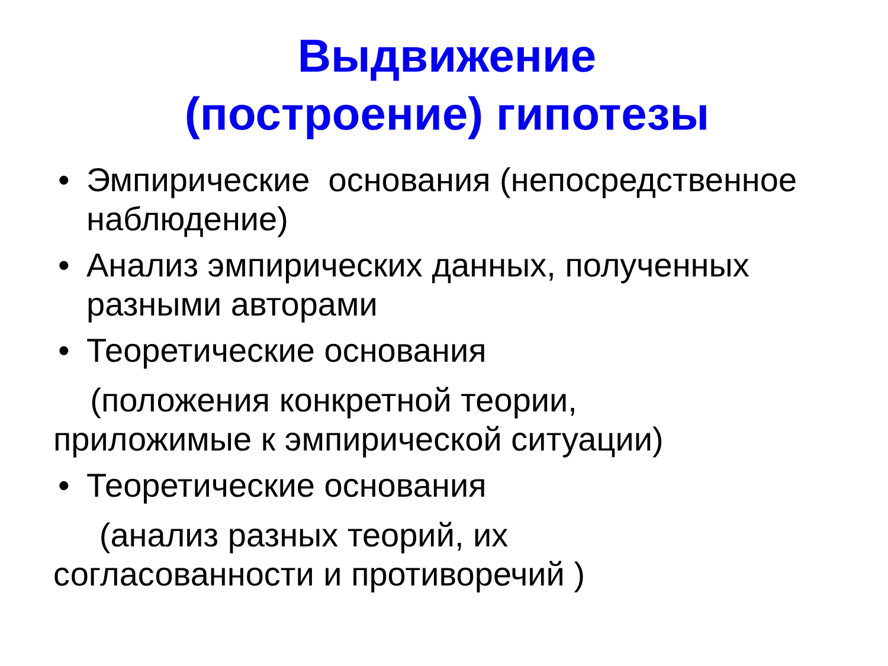Выдвижение (построение) гипотезы
• Эмпирические основания (непосредственное наблюдение)
• Анализ эмпирических данных, полученных разными авторами
• Теоретические основания
(положения конкретной теории,
приложимые к эмпирической ситуации)
• Теоретические основания
(анализ разных теорий, их
согласованности и противоречий )